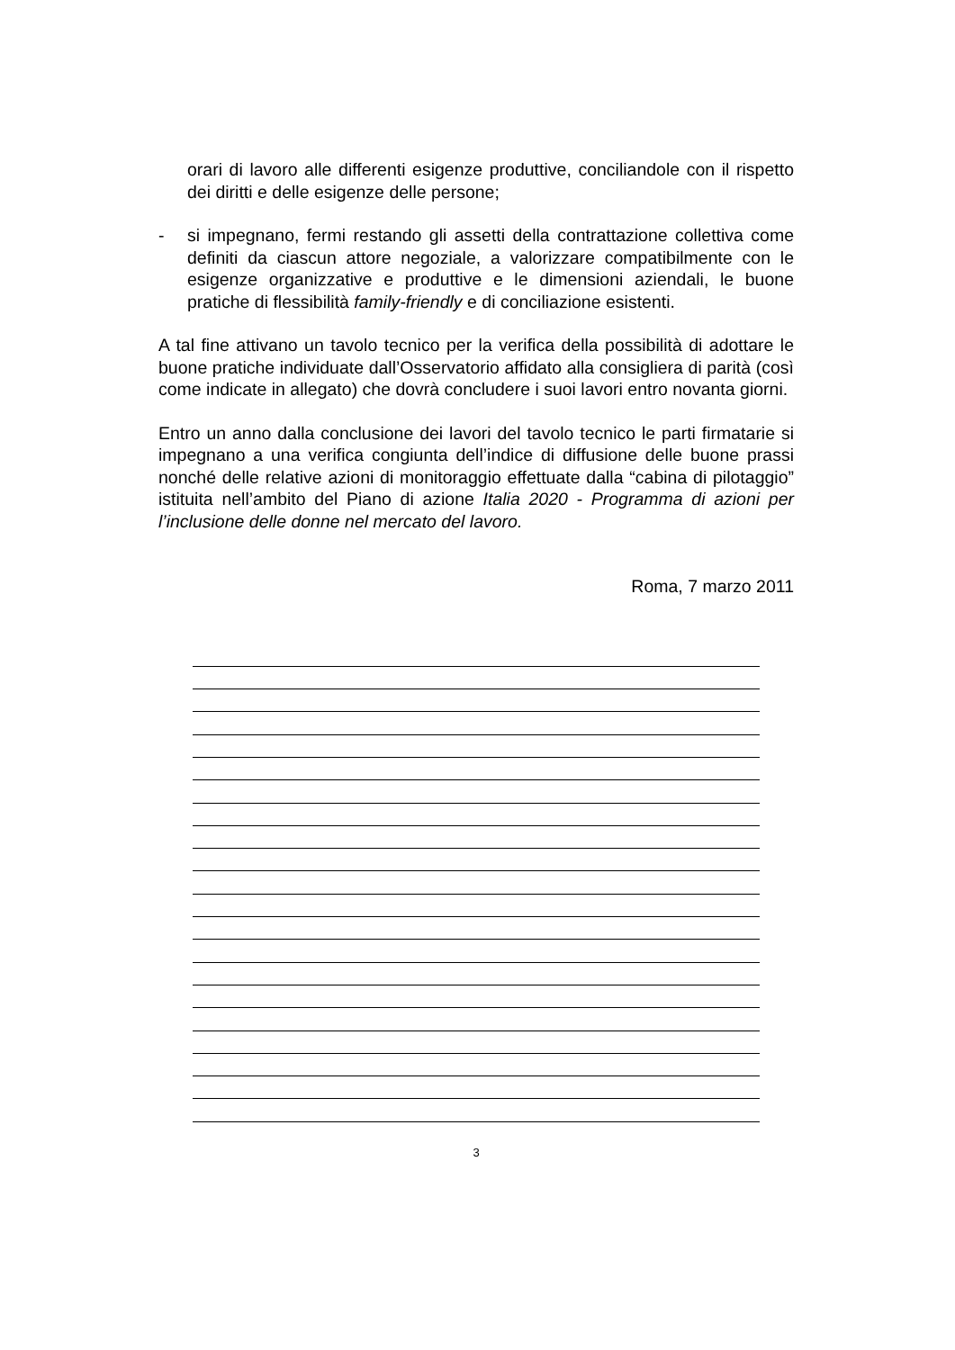orari di lavoro alle differenti esigenze produttive, conciliandole con il rispetto dei diritti e delle esigenze delle persone;
- si impegnano, fermi restando gli assetti della contrattazione collettiva come definiti da ciascun attore negoziale, a valorizzare compatibilmente con le esigenze organizzative e produttive e le dimensioni aziendali, le buone pratiche di flessibilità family-friendly e di conciliazione esistenti.
A tal fine attivano un tavolo tecnico per la verifica della possibilità di adottare le buone pratiche individuate dall’Osservatorio affidato alla consigliera di parità (così come indicate in allegato) che dovrà concludere i suoi lavori entro novanta giorni.
Entro un anno dalla conclusione dei lavori del tavolo tecnico le parti firmatarie si impegnano a una verifica congiunta dell’indice di diffusione delle buone prassi nonché delle relative azioni di monitoraggio effettuate dalla “cabina di pilotaggio” istituita nell’ambito del Piano di azione Italia 2020 - Programma di azioni per l’inclusione delle donne nel mercato del lavoro.
Roma, 7 marzo 2011
3